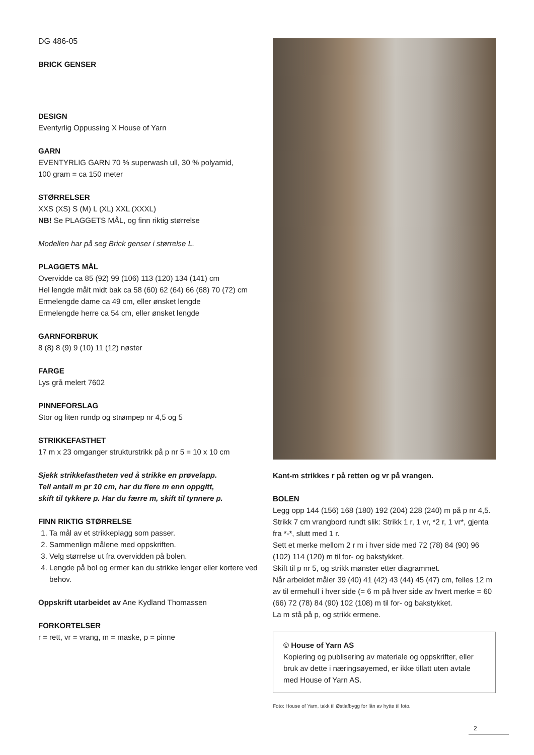DG 486-05
BRICK GENSER
DESIGN
Eventyrlig Oppussing X House of Yarn
GARN
EVENTYRLIG GARN 70 % superwash ull, 30 % polyamid,
100 gram = ca 150 meter
STØRRELSER
XXS (XS) S (M) L (XL) XXL (XXXL)
NB! Se PLAGGETS MÅL, og finn riktig størrelse
Modellen har på seg Brick genser i størrelse L.
PLAGGETS MÅL
Overvidde ca 85 (92) 99 (106) 113 (120) 134 (141) cm
Hel lengde målt midt bak ca 58 (60) 62 (64) 66 (68) 70 (72) cm
Ermelengde dame ca 49 cm, eller ønsket lengde
Ermelengde herre ca 54 cm, eller ønsket lengde
GARNFORBRUK
8 (8) 8 (9) 9 (10) 11 (12) nøster
FARGE
Lys grå melert 7602
PINNEFORSLAG
Stor og liten rundp og strømpep nr 4,5 og 5
STRIKKEFASTHET
17 m x 23 omganger strukturstrikk på p nr 5 = 10 x 10 cm
Sjekk strikkefastheten ved å strikke en prøvelapp.
Tell antall m pr 10 cm, har du flere m enn oppgitt,
skift til tykkere p. Har du færre m, skift til tynnere p.
FINN RIKTIG STØRRELSE
1. Ta mål av et strikkeplagg som passer.
2. Sammenlign målene med oppskriften.
3. Velg størrelse ut fra overvidden på bolen.
4. Lengde på bol og ermer kan du strikke lenger eller kortere ved behov.
Oppskrift utarbeidet av Ane Kydland Thomassen
FORKORTELSER
r = rett, vr = vrang, m = maske, p = pinne
Kant-m strikkes r på retten og vr på vrangen.
BOLEN
Legg opp 144 (156) 168 (180) 192 (204) 228 (240) m på p nr 4,5. Strikk 7 cm vrangbord rundt slik: Strikk 1 r, 1 vr, *2 r, 1 vr*, gjenta fra *-*, slutt med 1 r.
Sett et merke mellom 2 r m i hver side med 72 (78) 84 (90) 96 (102) 114 (120) m til for- og bakstykket.
Skift til p nr 5, og strikk mønster etter diagrammet.
Når arbeidet måler 39 (40) 41 (42) 43 (44) 45 (47) cm, felles 12 m av til ermehull i hver side (= 6 m på hver side av hvert merke = 60 (66) 72 (78) 84 (90) 102 (108) m til for- og bakstykket.
La m stå på p, og strikk ermene.
© House of Yarn AS
Kopiering og publisering av materiale og oppskrifter, eller bruk av dette i næringsøyemed, er ikke tillatt uten avtale med House of Yarn AS.
Foto: House of Yarn, takk til Østlafbygg for lån av hytte til foto.
2